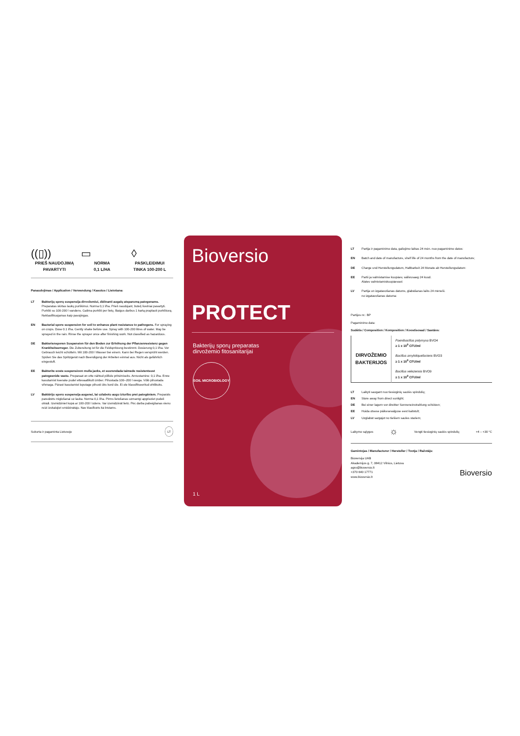((▯))
PRIEŠ NAUDOJIMĄ
PAVARTYTI
▭
NORMA
0,1 L/HA
◊
PASKLEIDIMUI
TINKA 100-200 L
Panaudojimas / Application / Verwendung / Kasutus / Lietošana:
LT Bakterijų sporų suspensija dirvožemiui, didinanti augalų atsparumą patogenams. Preparatas skirtas laukų purškimui. Norma 0,1 l/ha. Prieš naudojant, butelį švelniai pavartyti. Purkšti su 100-200 l vandens. Galima purkšti per lietų. Baigus darbus 1 kartą praplauti purkštuvą. Neklasifikuojamas kaip pavojingas.
EN Bacterial spore suspension for soil to enhance plant resistance to pathogens. For spraying on crops. Dose 0.1 l/ha. Gently shake before use. Spray with 100-200 litres of water. May be sprayed in the rain. Rinse the sprayer once after finishing work. Not classified as hazardous.
DE Bakteriensporen Suspension für den Boden zur Erhöhung der Pflanzenresistenz gegen Krankheitserreger. Die Zubereitung ist für die Feldspritzung bestimmt. Dosierung 0,1 l/ha. Vor Gebrauch leicht schütteln. Mit 100-200 l Wasser bei einem. Kann bei Regen versprüht werden. Spülen Sie das Spritzgerät nach Beendigung der Arbeiten einmal aus. Nicht als gefährlich eingestuft.
EE Bakterite eoste suspensioon mulla jaoks, et suurendada taimede resistentsust patogeenide vastu. Preparaat on ette nähtud põllule pritsimiseks. Annustamine: 0,1 l/ha. Enne kasutamist keerake pudel ettevaatlikult ümber. Pihustada 100–200 l veega. Võib pihustada vihmaga. Pärast kasutamist loputage pihusti üks kord üle. Ei ole klassifitseeritud ohtlikuks.
LV Baktēriju sporu suspensija augsnei, lai uzlabotu augu izturību pret patogēniem. Preparāts paredzēts miglošanai uz lauka. Norma 0,1 l/ha. Pirms lietošanas uzmanīgi apgrieziet pudeli otrādi. Izsmidziniet kopā ar 100-200 l ūdens. Var izsmidzināt lietū. Pēc darba pabeigšanas vienu reizi izskalojiet smidzinātāju. Nav klasificēts kā bīstams.
Sukurta ir pagaminta Lietuvoje LT
Bioversio
PROTECT
Bakterijų sporų preparatas
dirvožemio fitosanitarijai
SOIL MICROBIOLOGY
1 L
LT Partija ir pagaminimo data, galiojimo laikas 24 mėn. nuo pagaminimo datos:
EN Batch and date of manufacture, shelf life of 24 months from the date of manufacture;
DE Charge und Herstellungsdatum, Haltbarkeit 24 Monate ab Herstellungsdatum:
EE Partii ja valmistamise kuupäev, säilivusaeg 24 kuud.
Alates valmistamiskuupäevast:
LV Partija un izgatavošanas datums, glabāšanas laiks 24 mēneši.
no izgatavošanas datuma:
Partijos nr.: BP
Pagaminimo data:
Sudėtis / Composition / Komposition / Koostisosad / Sastāvs:
| DIRVOŽEMIO BAKTERIJOS | Paenibacillus polymyxa BVO4 ≥ 1 x 10<sup>9</sup> CFU/ml |
| | Bacillus amyloliquefaciens BVO3 ≥ 1 x 10<sup>9</sup> CFU/ml |
| | Bacillus velezensis BVO9 ≥ 1 x 10<sup>9</sup> CFU/ml |
LT Laikyti saugant nuo tiesioginių saulės spindulių;
EN Store away from direct sunlight;
DE Bei einer lagern vor direkter Sonneneinstrahlung schützen;
EE Hoida otsese päikesevalguse eest kaitstult;
LV Uzglabāt sargājot no tiešiem saules stariem;
Laikymo sąlygos ☼ Vengti tiesioginių saulės spindulių +4 – +30 °C
Gamintojas / Manufacturer / Hersteller / Tootja / Ražotājs:
Bioversija UAB
Akademijos g. 7, 08412 Vilnius, Lietuva
agro@bioversio.lt
+370 640 17771
www.bioversio.lt
Bioversio